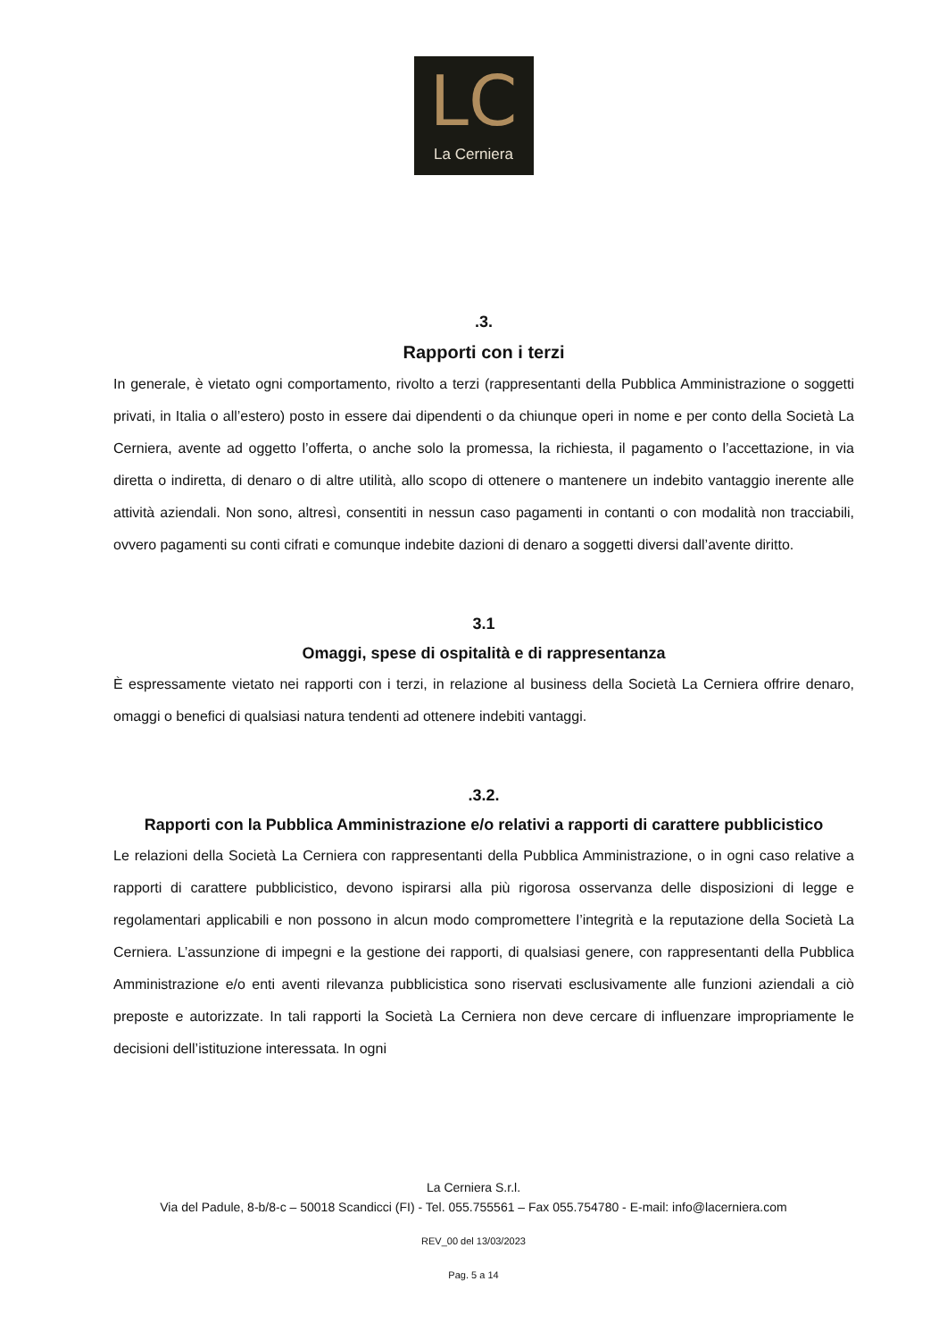LC
La Cerniera
.3.
Rapporti con i terzi
In generale, è vietato ogni comportamento, rivolto a terzi (rappresentanti della Pubblica Amministrazione o soggetti privati, in Italia o all’estero) posto in essere dai dipendenti o da chiunque operi in nome e per conto della Società La Cerniera, avente ad oggetto l’offerta, o anche solo la promessa, la richiesta, il pagamento o l’accettazione, in via diretta o indiretta, di denaro o di altre utilità, allo scopo di ottenere o mantenere un indebito vantaggio inerente alle attività aziendali. Non sono, altresì, consentiti in nessun caso pagamenti in contanti o con modalità non tracciabili, ovvero pagamenti su conti cifrati e comunque indebite dazioni di denaro a soggetti diversi dall’avente diritto.
3.1
Omaggi, spese di ospitalità e di rappresentanza
È espressamente vietato nei rapporti con i terzi, in relazione al business della Società La Cerniera offrire denaro, omaggi o benefici di qualsiasi natura tendenti ad ottenere indebiti vantaggi.
.3.2.
Rapporti con la Pubblica Amministrazione e/o relativi a rapporti di carattere pubblicistico
Le relazioni della Società La Cerniera con rappresentanti della Pubblica Amministrazione, o in ogni caso relative a rapporti di carattere pubblicistico, devono ispirarsi alla più rigorosa osservanza delle disposizioni di legge e regolamentari applicabili e non possono in alcun modo compromettere l’integrità e la reputazione della Società La Cerniera. L’assunzione di impegni e la gestione dei rapporti, di qualsiasi genere, con rappresentanti della Pubblica Amministrazione e/o enti aventi rilevanza pubblicistica sono riservati esclusivamente alle funzioni aziendali a ciò preposte e autorizzate. In tali rapporti la Società La Cerniera non deve cercare di influenzare impropriamente le decisioni dell’istituzione interessata. In ogni
La Cerniera S.r.l.
Via del Padule, 8-b/8-c – 50018 Scandicci (FI) - Tel. 055.755561 – Fax 055.754780 - E-mail: info@lacerniera.com
REV_00 del 13/03/2023
Pag. 5 a 14